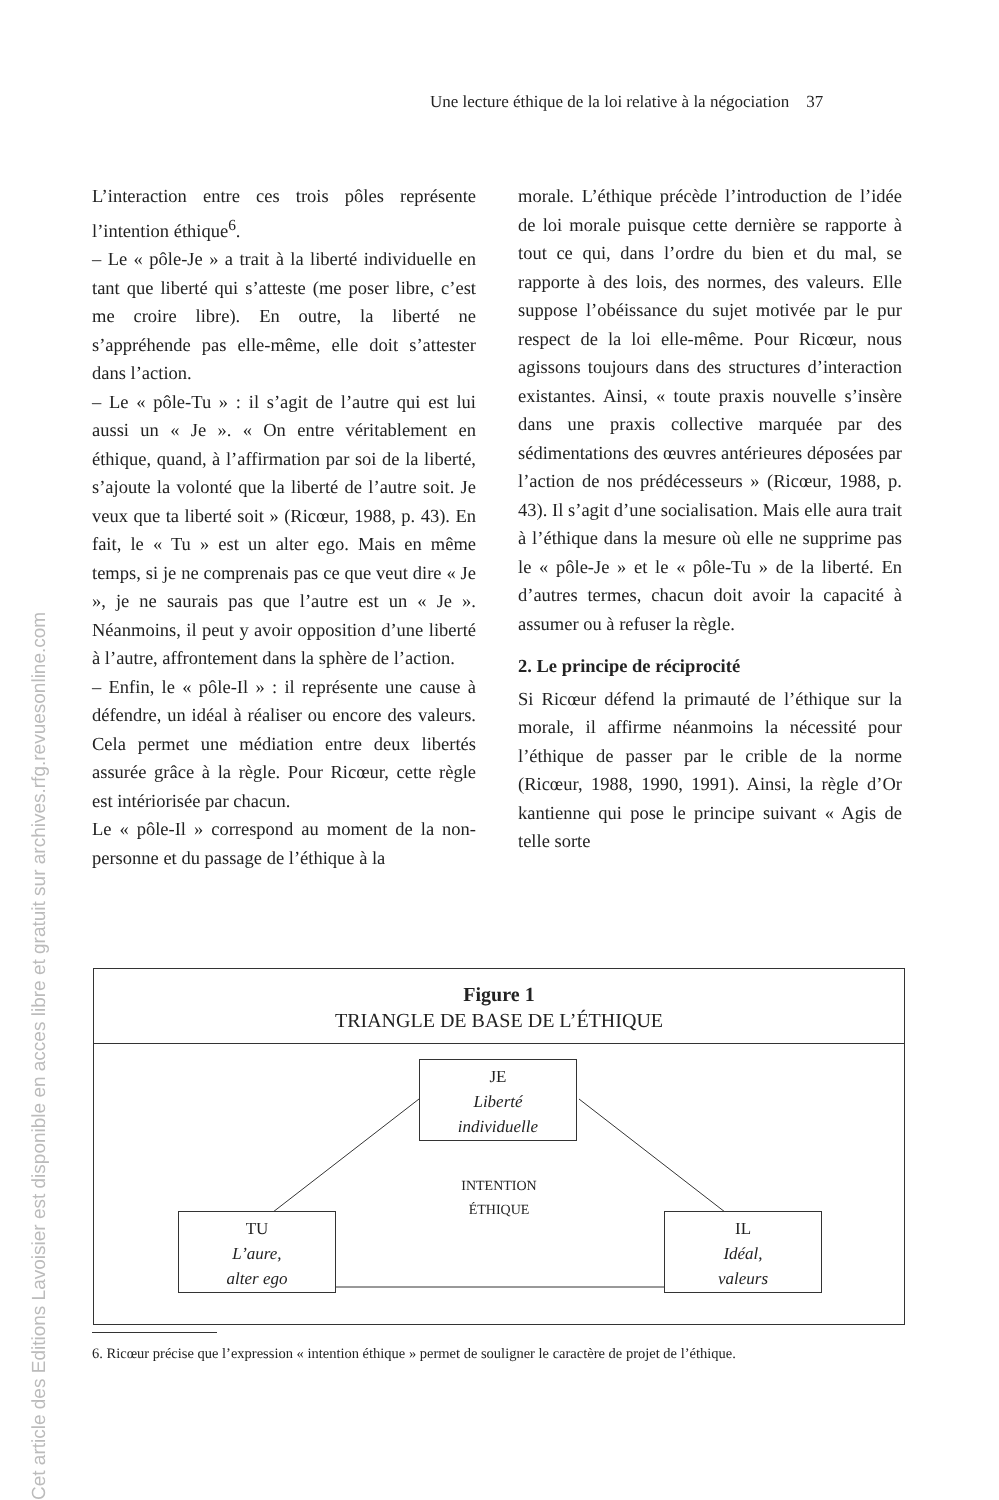Cet article des Editions Lavoisier est disponible en acces libre et gratuit sur archives.rfg.revuesonline.com
Une lecture éthique de la loi relative à la négociation 37
L’interaction entre ces trois pôles représente l’intention éthique<sup>6</sup>.
– Le « pôle-Je » a trait à la liberté individuelle en tant que liberté qui s’atteste (me poser libre, c’est me croire libre). En outre, la liberté ne s’appréhende pas elle-même, elle doit s’attester dans l’action.
– Le « pôle-Tu » : il s’agit de l’autre qui est lui aussi un « Je ». « On entre véritablement en éthique, quand, à l’affirmation par soi de la liberté, s’ajoute la volonté que la liberté de l’autre soit. Je veux que ta liberté soit » (Ricœur, 1988, p. 43). En fait, le « Tu » est un alter ego. Mais en même temps, si je ne comprenais pas ce que veut dire « Je », je ne saurais pas que l’autre est un « Je ». Néanmoins, il peut y avoir opposition d’une liberté à l’autre, affrontement dans la sphère de l’action.
– Enfin, le « pôle-Il » : il représente une cause à défendre, un idéal à réaliser ou encore des valeurs. Cela permet une médiation entre deux libertés assurée grâce à la règle. Pour Ricœur, cette règle est intériorisée par chacun.
Le « pôle-Il » correspond au moment de la non-personne et du passage de l’éthique à la
morale. L’éthique précède l’introduction de l’idée de loi morale puisque cette dernière se rapporte à tout ce qui, dans l’ordre du bien et du mal, se rapporte à des lois, des normes, des valeurs. Elle suppose l’obéissance du sujet motivée par le pur respect de la loi elle-même. Pour Ricœur, nous agissons toujours dans des structures d’interaction existantes. Ainsi, « toute praxis nouvelle s’insère dans une praxis collective marquée par des sédimentations des œuvres antérieures déposées par l’action de nos prédécesseurs » (Ricœur, 1988, p. 43). Il s’agit d’une socialisation. Mais elle aura trait à l’éthique dans la mesure où elle ne supprime pas le « pôle-Je » et le « pôle-Tu » de la liberté. En d’autres termes, chacun doit avoir la capacité à assumer ou à refuser la règle.
2. Le principe de réciprocité
Si Ricœur défend la primauté de l’éthique sur la morale, il affirme néanmoins la nécessité pour l’éthique de passer par le crible de la norme (Ricœur, 1988, 1990, 1991). Ainsi, la règle d’Or kantienne qui pose le principe suivant « Agis de telle sorte
Figure 1
TRIANGLE DE BASE DE L’ÉTHIQUE
JE
Liberté
individuelle
INTENTION
ÉTHIQUE
TU
L’aure,
alter ego
IL
Idéal,
valeurs
6. Ricœur précise que l’expression « intention éthique » permet de souligner le caractère de projet de l’éthique.